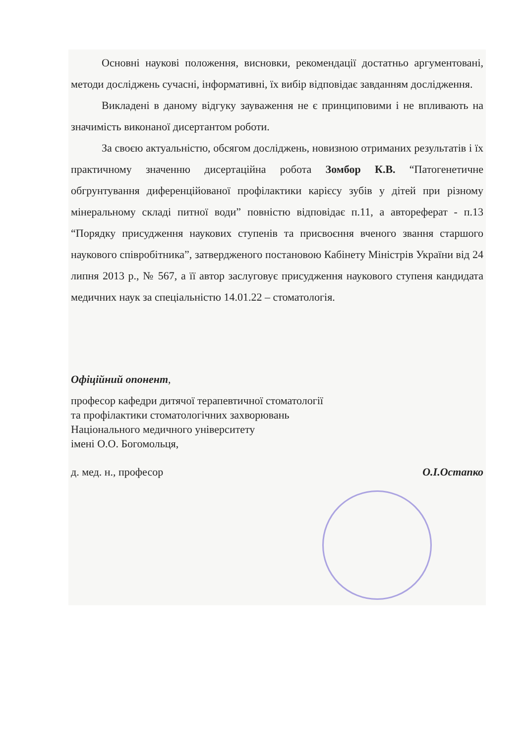Основні наукові положення, висновки, рекомендації достатньо аргументовані, методи досліджень сучасні, інформативні, їх вибір відповідає завданням дослідження.
Викладені в даному відгуку зауваження не є принциповими і не впливають на значимість виконаної дисертантом роботи.
За своєю актуальністю, обсягом досліджень, новизною отриманих результатів і їх практичному значенню дисертаційна робота Зомбор К.В. “Патогенетичне обгрунтування диференційованої профілактики карієсу зубів у дітей при різному мінеральному складі питної води” повністю відповідає п.11, а автореферат - п.13 “Порядку присудження наукових ступенів та присвоєння вченого звання старшого наукового співробітника”, затвердженого постановою Кабінету Міністрів України від 24 липня 2013 р., № 567, а її автор заслуговує присудження наукового ступеня кандидата медичних наук за спеціальністю 14.01.22 – стоматологія.
Офіційний опонент,
професор кафедри дитячої терапевтичної стоматології
та профілактики стоматологічних захворювань
Національного медичного університету
імені О.О. Богомольця,
д. мед. н., професор О.І.Остапко